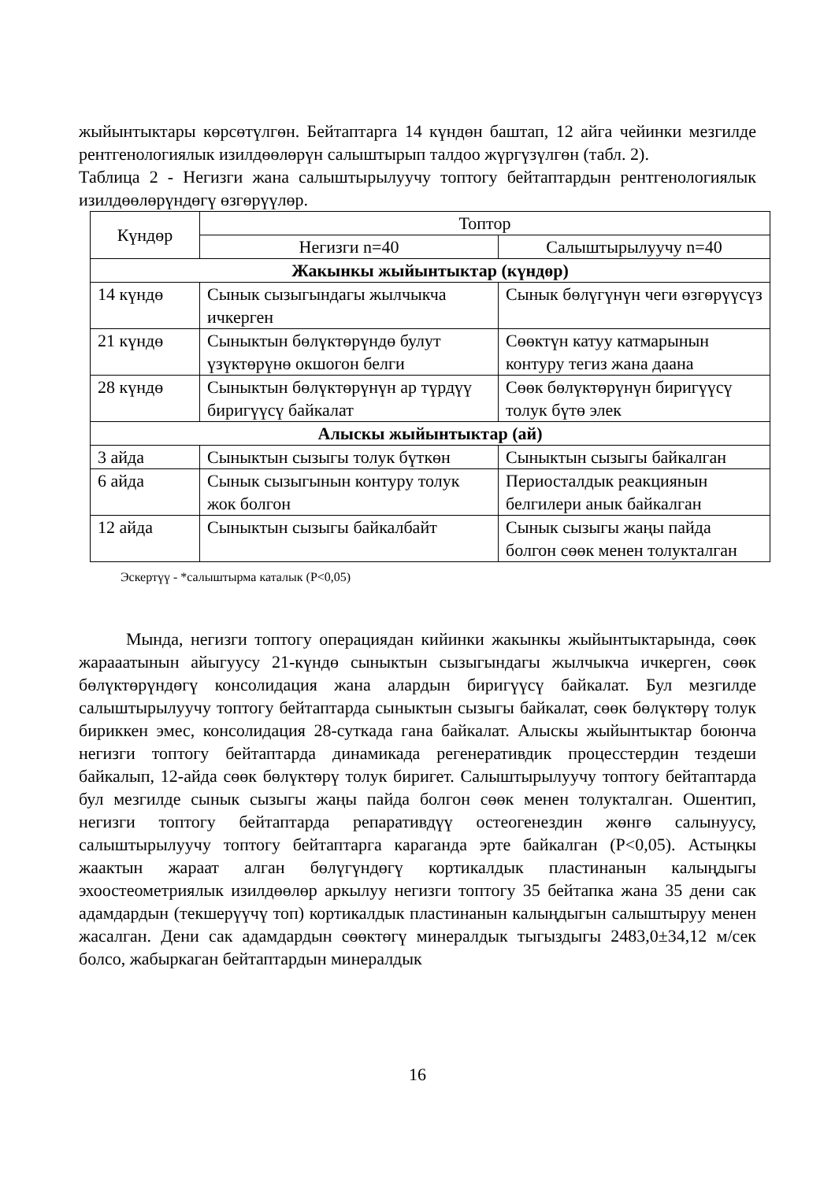жыйынтыктары көрсөтүлгөн. Бейтаптарга 14 күндөн баштап, 12 айга чейинки мезгилде рентгенологиялык изилдөөлөрүн салыштырып талдоо жүргүзүлгөн (табл. 2).
Таблица 2 - Негизги жана салыштырылуучу топтогу бейтаптардын рентгенологиялык изилдөөлөрүндөгү өзгөрүүлөр.
| Күндөр | Топтор | |
| --- | --- | --- |
| | Негизги n=40 | Салыштырылуучу n=40 |
| Жакынкы жыйынтыктар (күндөр) | | |
| 14 күндө | Сынык сызыгындагы жылчыкча ичкерген | Сынык бөлүгүнүн чеги өзгөрүүсүз |
| 21 күндө | Сыныктын бөлүктөрүндө булут үзүктөрүнө окшогон белги | Сөөктүн катуу катмарынын контуру тегиз жана даана |
| 28 күндө | Сыныктын бөлүктөрүнүн ар түрдүү биригүүсү байкалат | Сөөк бөлүктөрүнүн биригүүсү толук бүтө элек |
| Алыскы жыйынтыктар (ай) | | |
| 3 айда | Сыныктын сызыгы толук бүткөн | Сыныктын сызыгы байкалган |
| 6 айда | Сынык сызыгынын контуру толук жок болгон | Периосталдык реакциянын белгилери анык байкалган |
| 12 айда | Сыныктын сызыгы байкалбайт | Сынык сызыгы жаңы пайда болгон сөөк менен толукталган |
Эскертүү - *салыштырма каталык (Р<0,05)
Мында, негизги топтогу операциядан кийинки жакынкы жыйынтыктарында, сөөк жарааатынын айыгуусу 21-күндө сыныктын сызыгындагы жылчыкча ичкерген, сөөк бөлүктөрүндөгү консолидация жана алардын биригүүсү байкалат. Бул мезгилде салыштырылуучу топтогу бейтаптарда сыныктын сызыгы байкалат, сөөк бөлүктөрү толук бириккен эмес, консолидация 28-суткада гана байкалат. Алыскы жыйынтыктар боюнча негизги топтогу бейтаптарда динамикада регенеративдик процесстердин тездеши байкалып, 12-айда сөөк бөлүктөрү толук биригет. Салыштырылуучу топтогу бейтаптарда бул мезгилде сынык сызыгы жаңы пайда болгон сөөк менен толукталган. Ошентип, негизги топтогу бейтаптарда репаративдүү остеогенездин жөнгө салынуусу, салыштырылуучу топтогу бейтаптарга караганда эрте байкалган (Р<0,05). Астыңкы жаактын жараат алган бөлүгүндөгү кортикалдык пластинанын калыңдыгы эхоостеометриялык изилдөөлөр аркылуу негизги топтогу 35 бейтапка жана 35 дени сак адамдардын (текшерүүчү топ) кортикалдык пластинанын калыңдыгын салыштыруу менен жасалган. Дени сак адамдардын сөөктөгү минералдык тыгыздыгы 2483,0±34,12 м/сек болсо, жабыркаган бейтаптардын минералдык
16